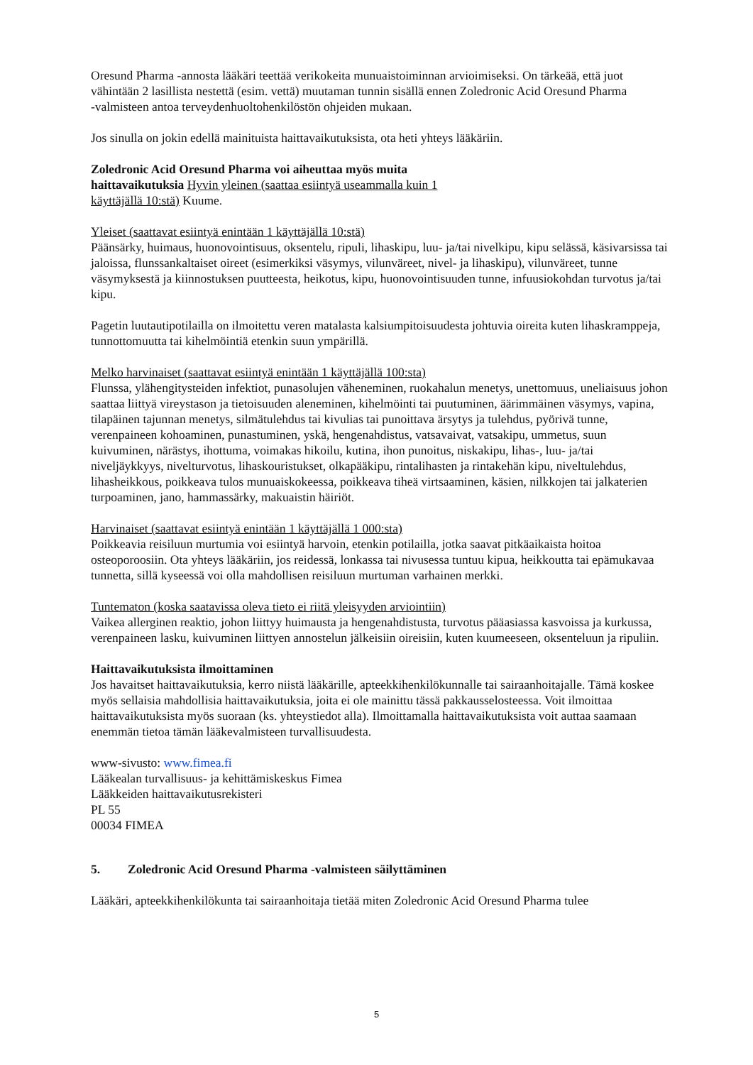Oresund Pharma -annosta lääkäri teettää verikokeita munuaistoiminnan arvioimiseksi. On tärkeää, että juot vähintään 2 lasillista nestettä (esim. vettä) muutaman tunnin sisällä ennen Zoledronic Acid Oresund Pharma
-valmisteen antoa terveydenhuoltohenkilöstön ohjeiden mukaan.
Jos sinulla on jokin edellä mainituista haittavaikutuksista, ota heti yhteys lääkäriin.
Zoledronic Acid Oresund Pharma voi aiheuttaa myös muita
haittavaikutuksia Hyvin yleinen (saattaa esiintyä useammalla kuin 1
käyttäjällä 10:stä) Kuume.
Yleiset (saattavat esiintyä enintään 1 käyttäjällä 10:stä)
Päänsärky, huimaus, huonovointisuus, oksentelu, ripuli, lihaskipu, luu- ja/tai nivelkipu, kipu selässä, käsivarsissa tai jaloissa, flunssankaltaiset oireet (esimerkiksi väsymys, vilunväreet, nivel- ja lihaskipu), vilunväreet, tunne väsymyksestä ja kiinnostuksen puutteesta, heikotus, kipu, huonovointisuuden tunne, infuusiokohdan turvotus ja/tai kipu.
Pagetin luutautipotilailla on ilmoitettu veren matalasta kalsiumpitoisuudesta johtuvia oireita kuten lihaskramppeja, tunnottomuutta tai kihelmöintiä etenkin suun ympärillä.
Melko harvinaiset (saattavat esiintyä enintään 1 käyttäjällä 100:sta)
Flunssa, ylähengitysteiden infektiot, punasolujen väheneminen, ruokahalun menetys, unettomuus, uneliaisuus johon saattaa liittyä vireystason ja tietoisuuden aleneminen, kihelmöinti tai puutuminen, äärimmäinen väsymys, vapina, tilapäinen tajunnan menetys, silmätulehdus tai kivulias tai punoittava ärsytys ja tulehdus, pyörivä tunne, verenpaineen kohoaminen, punastuminen, yskä, hengenahdistus, vatsavaivat, vatsakipu, ummetus, suun kuivuminen, närästys, ihottuma, voimakas hikoilu, kutina, ihon punoitus, niskakipu, lihas-, luu- ja/tai niveljäykkyys, nivelturvotus, lihaskouristukset, olkapääkipu, rintalihasten ja rintakehän kipu, niveltulehdus, lihasheikkous, poikkeava tulos munuaiskokeessa, poikkeava tiheä virtsaaminen, käsien, nilkkojen tai jalkaterien turpoaminen, jano, hammassärky, makuaistin häiriöt.
Harvinaiset (saattavat esiintyä enintään 1 käyttäjällä 1 000:sta)
Poikkeavia reisiluun murtumia voi esiintyä harvoin, etenkin potilailla, jotka saavat pitkäaikaista hoitoa osteoporoosiin. Ota yhteys lääkäriin, jos reidessä, lonkassa tai nivusessa tuntuu kipua, heikkoutta tai epämukavaa tunnetta, sillä kyseessä voi olla mahdollisen reisiluun murtuman varhainen merkki.
Tuntematon (koska saatavissa oleva tieto ei riitä yleisyyden arviointiin)
Vaikea allerginen reaktio, johon liittyy huimausta ja hengenahdistusta, turvotus pääasiassa kasvoissa ja kurkussa, verenpaineen lasku, kuivuminen liittyen annostelun jälkeisiin oireisiin, kuten kuumeeseen, oksenteluun ja ripuliin.
Haittavaikutuksista ilmoittaminen
Jos havaitset haittavaikutuksia, kerro niistä lääkärille, apteekkihenkilökunnalle tai sairaanhoitajalle. Tämä koskee myös sellaisia mahdollisia haittavaikutuksia, joita ei ole mainittu tässä pakkausselosteessa. Voit ilmoittaa haittavaikutuksista myös suoraan (ks. yhteystiedot alla). Ilmoittamalla haittavaikutuksista voit auttaa saamaan enemmän tietoa tämän lääkevalmisteen turvallisuudesta.
www-sivusto: www.fimea.fi
Lääkealan turvallisuus- ja kehittämiskeskus Fimea
Lääkkeiden haittavaikutusrekisteri
PL 55
00034 FIMEA
5. Zoledronic Acid Oresund Pharma -valmisteen säilyttäminen
Lääkäri, apteekkihenkilökunta tai sairaanhoitaja tietää miten Zoledronic Acid Oresund Pharma tulee
5